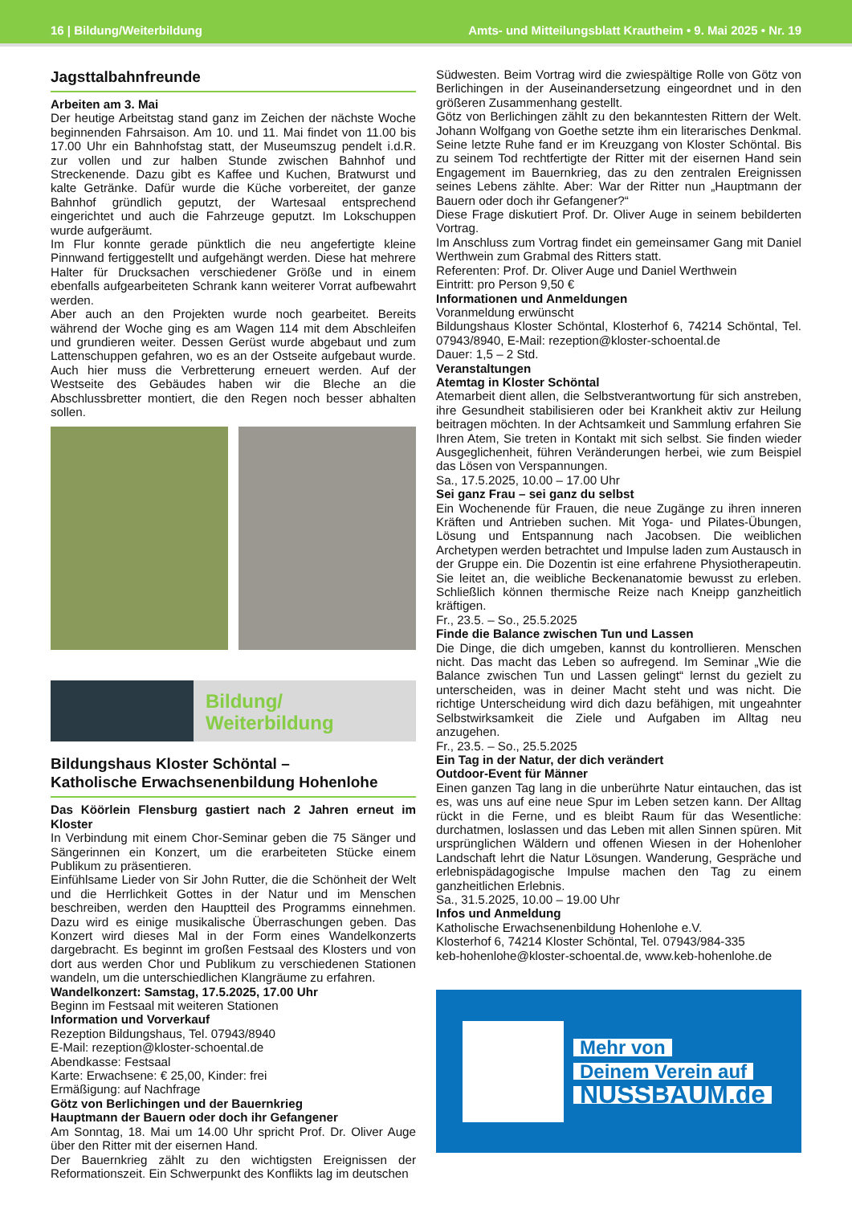16 | Bildung/Weiterbildung Amts- und Mitteilungsblatt Krautheim • 9. Mai 2025 • Nr. 19
Jagsttalbahnfreunde
Arbeiten am 3. Mai
Der heutige Arbeitstag stand ganz im Zeichen der nächste Woche beginnenden Fahrsaison. Am 10. und 11. Mai findet von 11.00 bis 17.00 Uhr ein Bahnhofstag statt, der Museumszug pendelt i.d.R. zur vollen und zur halben Stunde zwischen Bahnhof und Streckenende. Dazu gibt es Kaffee und Kuchen, Bratwurst und kalte Getränke. Dafür wurde die Küche vorbereitet, der ganze Bahnhof gründlich geputzt, der Wartesaal entsprechend eingerichtet und auch die Fahrzeuge geputzt. Im Lokschuppen wurde aufgeräumt.
Im Flur konnte gerade pünktlich die neu angefertigte kleine Pinnwand fertiggestellt und aufgehängt werden. Diese hat mehrere Halter für Drucksachen verschiedener Größe und in einem ebenfalls aufgearbeiteten Schrank kann weiterer Vorrat aufbewahrt werden.
Aber auch an den Projekten wurde noch gearbeitet. Bereits während der Woche ging es am Wagen 114 mit dem Abschleifen und grundieren weiter. Dessen Gerüst wurde abgebaut und zum Lattenschuppen gefahren, wo es an der Ostseite aufgebaut wurde. Auch hier muss die Verbretterung erneuert werden. Auf der Westseite des Gebäudes haben wir die Bleche an die Abschlussbretter montiert, die den Regen noch besser abhalten sollen.
Bildung/
Weiterbildung
Bildungshaus Kloster Schöntal –
Katholische Erwachsenenbildung Hohenlohe
Das Köörlein Flensburg gastiert nach 2 Jahren erneut im Kloster
In Verbindung mit einem Chor-Seminar geben die 75 Sänger und Sängerinnen ein Konzert, um die erarbeiteten Stücke einem Publikum zu präsentieren.
Einfühlsame Lieder von Sir John Rutter, die die Schönheit der Welt und die Herrlichkeit Gottes in der Natur und im Menschen beschreiben, werden den Hauptteil des Programms einnehmen. Dazu wird es einige musikalische Überraschungen geben. Das Konzert wird dieses Mal in der Form eines Wandelkonzerts dargebracht. Es beginnt im großen Festsaal des Klosters und von dort aus werden Chor und Publikum zu verschiedenen Stationen wandeln, um die unterschiedlichen Klangräume zu erfahren.
Wandelkonzert: Samstag, 17.5.2025, 17.00 Uhr
Beginn im Festsaal mit weiteren Stationen
Information und Vorverkauf
Rezeption Bildungshaus, Tel. 07943/8940
E-Mail: rezeption@kloster-schoental.de
Abendkasse: Festsaal
Karte: Erwachsene: € 25,00, Kinder: frei
Ermäßigung: auf Nachfrage
Götz von Berlichingen und der Bauernkrieg
Hauptmann der Bauern oder doch ihr Gefangener
Am Sonntag, 18. Mai um 14.00 Uhr spricht Prof. Dr. Oliver Auge über den Ritter mit der eisernen Hand.
Der Bauernkrieg zählt zu den wichtigsten Ereignissen der Reformationszeit. Ein Schwerpunkt des Konflikts lag im deutschen
Südwesten. Beim Vortrag wird die zwiespältige Rolle von Götz von Berlichingen in der Auseinandersetzung eingeordnet und in den größeren Zusammenhang gestellt.
Götz von Berlichingen zählt zu den bekanntesten Rittern der Welt. Johann Wolfgang von Goethe setzte ihm ein literarisches Denkmal. Seine letzte Ruhe fand er im Kreuzgang von Kloster Schöntal. Bis zu seinem Tod rechtfertigte der Ritter mit der eisernen Hand sein Engagement im Bauernkrieg, das zu den zentralen Ereignissen seines Lebens zählte. Aber: War der Ritter nun „Hauptmann der Bauern oder doch ihr Gefangener?“
Diese Frage diskutiert Prof. Dr. Oliver Auge in seinem bebilderten Vortrag.
Im Anschluss zum Vortrag findet ein gemeinsamer Gang mit Daniel Werthwein zum Grabmal des Ritters statt.
Referenten: Prof. Dr. Oliver Auge und Daniel Werthwein
Eintritt: pro Person 9,50 €
Informationen und Anmeldungen
Voranmeldung erwünscht
Bildungshaus Kloster Schöntal, Klosterhof 6, 74214 Schöntal, Tel. 07943/8940, E-Mail: rezeption@kloster-schoental.de
Dauer: 1,5 – 2 Std.
Veranstaltungen
Atemtag in Kloster Schöntal
Atemarbeit dient allen, die Selbstverantwortung für sich anstreben, ihre Gesundheit stabilisieren oder bei Krankheit aktiv zur Heilung beitragen möchten. In der Achtsamkeit und Sammlung erfahren Sie Ihren Atem, Sie treten in Kontakt mit sich selbst. Sie finden wieder Ausgeglichenheit, führen Veränderungen herbei, wie zum Beispiel das Lösen von Verspannungen.
Sa., 17.5.2025, 10.00 – 17.00 Uhr
Sei ganz Frau – sei ganz du selbst
Ein Wochenende für Frauen, die neue Zugänge zu ihren inneren Kräften und Antrieben suchen. Mit Yoga- und Pilates-Übungen, Lösung und Entspannung nach Jacobsen. Die weiblichen Archetypen werden betrachtet und Impulse laden zum Austausch in der Gruppe ein. Die Dozentin ist eine erfahrene Physiotherapeutin. Sie leitet an, die weibliche Beckenanatomie bewusst zu erleben. Schließlich können thermische Reize nach Kneipp ganzheitlich kräftigen.
Fr., 23.5. – So., 25.5.2025
Finde die Balance zwischen Tun und Lassen
Die Dinge, die dich umgeben, kannst du kontrollieren. Menschen nicht. Das macht das Leben so aufregend. Im Seminar „Wie die Balance zwischen Tun und Lassen gelingt“ lernst du gezielt zu unterscheiden, was in deiner Macht steht und was nicht. Die richtige Unterscheidung wird dich dazu befähigen, mit ungeahnter Selbstwirksamkeit die Ziele und Aufgaben im Alltag neu anzugehen.
Fr., 23.5. – So., 25.5.2025
Ein Tag in der Natur, der dich verändert
Outdoor-Event für Männer
Einen ganzen Tag lang in die unberührte Natur eintauchen, das ist es, was uns auf eine neue Spur im Leben setzen kann. Der Alltag rückt in die Ferne, und es bleibt Raum für das Wesentliche: durchatmen, loslassen und das Leben mit allen Sinnen spüren. Mit ursprünglichen Wäldern und offenen Wiesen in der Hohenloher Landschaft lehrt die Natur Lösungen. Wanderung, Gespräche und erlebnispädagogische Impulse machen den Tag zu einem ganzheitlichen Erlebnis.
Sa., 31.5.2025, 10.00 – 19.00 Uhr
Infos und Anmeldung
Katholische Erwachsenenbildung Hohenlohe e.V.
Klosterhof 6, 74214 Kloster Schöntal, Tel. 07943/984-335
keb-hohenlohe@kloster-schoental.de, www.keb-hohenlohe.de
Mehr von
Deinem Verein auf
NUSSBAUM.de